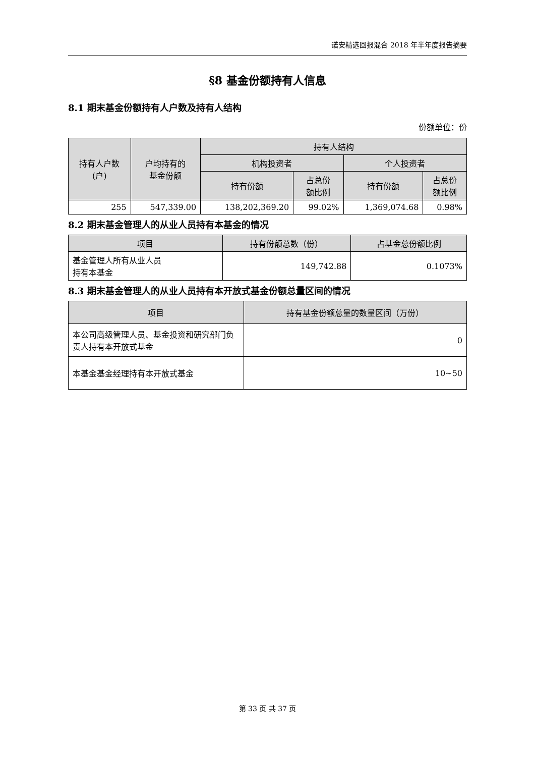诺安精选回报混合 2018 年半年度报告摘要
§8 基金份额持有人信息
8.1 期末基金份额持有人户数及持有人结构
份额单位：份
| 持有人户数 (户) | 户均持有的 基金份额 | 持有人结构 | | | |
| --- | --- | --- | --- | --- | --- |
| | | 机构投资者 | | 个人投资者 | |
| | | 持有份额 | 占总份 额比例 | 持有份额 | 占总份 额比例 |
| 255 | 547,339.00 | 138,202,369.20 | 99.02% | 1,369,074.68 | 0.98% |
8.2 期末基金管理人的从业人员持有本基金的情况
| 项目 | 持有份额总数（份） | 占基金总份额比例 |
| --- | --- | --- |
| 基金管理人所有从业人员 持有本基金 | 149,742.88 | 0.1073% |
8.3 期末基金管理人的从业人员持有本开放式基金份额总量区间的情况
| 项目 | 持有基金份额总量的数量区间（万份） |
| --- | --- |
| 本公司高级管理人员、基金投资和研究部门负责人持有本开放式基金 | 0 |
| 本基金基金经理持有本开放式基金 | 10~50 |
第 33 页 共 37 页